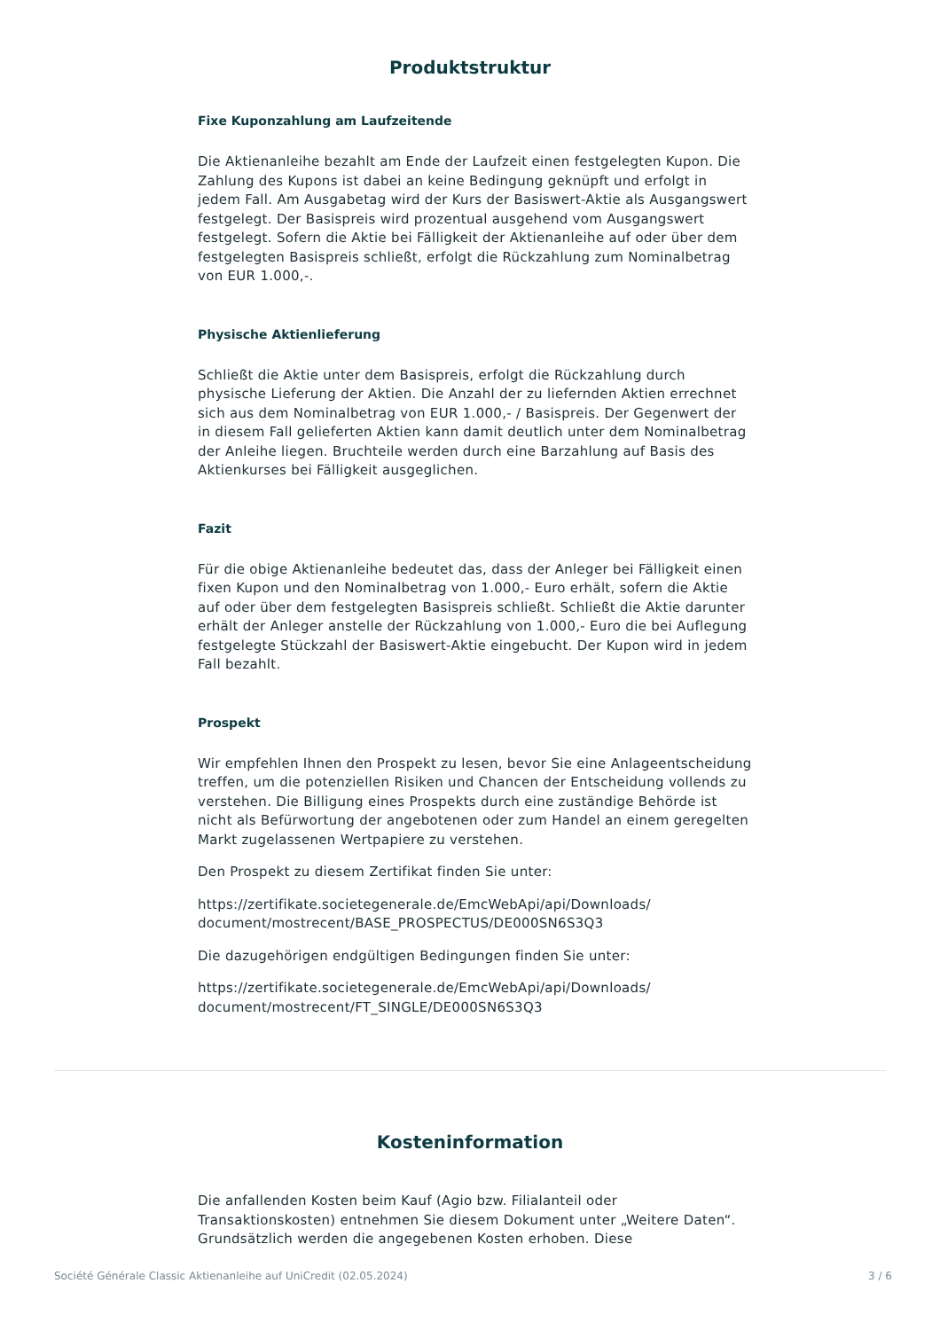Produktstruktur
Fixe Kuponzahlung am Laufzeitende
Die Aktienanleihe bezahlt am Ende der Laufzeit einen festgelegten Kupon. Die Zahlung des Kupons ist dabei an keine Bedingung geknüpft und erfolgt in jedem Fall. Am Ausgabetag wird der Kurs der Basiswert-Aktie als Ausgangswert festgelegt. Der Basispreis wird prozentual ausgehend vom Ausgangswert festgelegt. Sofern die Aktie bei Fälligkeit der Aktienanleihe auf oder über dem festgelegten Basispreis schließt, erfolgt die Rückzahlung zum Nominalbetrag von EUR 1.000,-.
Physische Aktienlieferung
Schließt die Aktie unter dem Basispreis, erfolgt die Rückzahlung durch physische Lieferung der Aktien. Die Anzahl der zu liefernden Aktien errechnet sich aus dem Nominalbetrag von EUR 1.000,- / Basispreis. Der Gegenwert der in diesem Fall gelieferten Aktien kann damit deutlich unter dem Nominalbetrag der Anleihe liegen. Bruchteile werden durch eine Barzahlung auf Basis des Aktienkurses bei Fälligkeit ausgeglichen.
Fazit
Für die obige Aktienanleihe bedeutet das, dass der Anleger bei Fälligkeit einen fixen Kupon und den Nominalbetrag von 1.000,- Euro erhält, sofern die Aktie auf oder über dem festgelegten Basispreis schließt. Schließt die Aktie darunter erhält der Anleger anstelle der Rückzahlung von 1.000,- Euro die bei Auflegung festgelegte Stückzahl der Basiswert-Aktie eingebucht. Der Kupon wird in jedem Fall bezahlt.
Prospekt
Wir empfehlen Ihnen den Prospekt zu lesen, bevor Sie eine Anlageentscheidung treffen, um die potenziellen Risiken und Chancen der Entscheidung vollends zu verstehen. Die Billigung eines Prospekts durch eine zuständige Behörde ist nicht als Befürwortung der angebotenen oder zum Handel an einem geregelten Markt zugelassenen Wertpapiere zu verstehen.
Den Prospekt zu diesem Zertifikat finden Sie unter:
https://zertifikate.societegenerale.de/EmcWebApi/api/Downloads/ document/mostrecent/BASE_PROSPECTUS/DE000SN6S3Q3
Die dazugehörigen endgültigen Bedingungen finden Sie unter:
https://zertifikate.societegenerale.de/EmcWebApi/api/Downloads/ document/mostrecent/FT_SINGLE/DE000SN6S3Q3
Kosteninformation
Die anfallenden Kosten beim Kauf (Agio bzw. Filialanteil oder Transaktionskosten) entnehmen Sie diesem Dokument unter „Weitere Daten“. Grundsätzlich werden die angegebenen Kosten erhoben. Diese
Société Générale Classic Aktienanleihe auf UniCredit (02.05.2024) 3 / 6